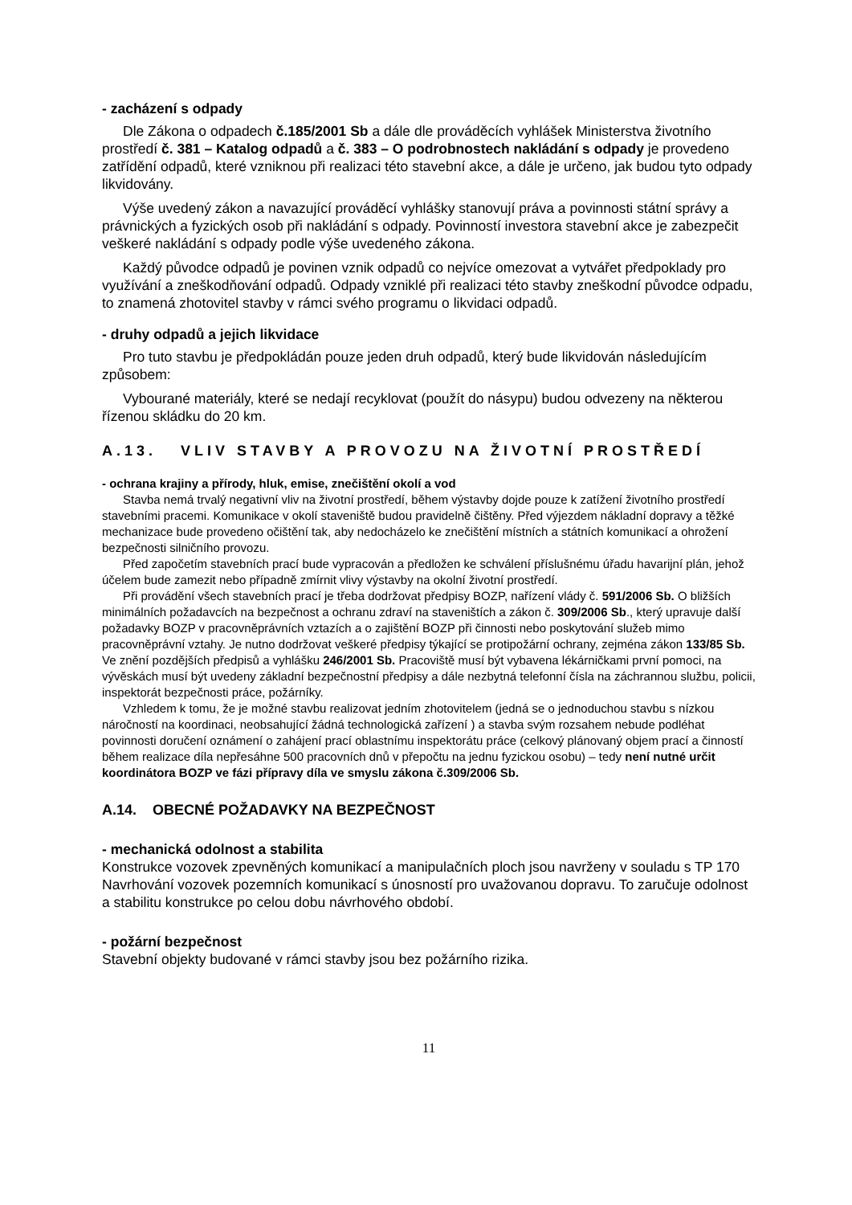- zacházení s odpady
Dle Zákona o odpadech č.185/2001 Sb a dále dle prováděcích vyhlášek Ministerstva životního prostředí č. 381 – Katalog odpadů a č. 383 – O podrobnostech nakládání s odpady je provedeno zatřídění odpadů, které vzniknou při realizaci této stavební akce, a dále je určeno, jak budou tyto odpady likvidovány.
Výše uvedený zákon a navazující prováděcí vyhlášky stanovují práva a povinnosti státní správy a právnických a fyzických osob při nakládání s odpady. Povinností investora stavební akce je zabezpečit veškeré nakládání s odpady podle výše uvedeného zákona.
Každý původce odpadů je povinen vznik odpadů co nejvíce omezovat a vytvářet předpoklady pro využívání a zneškodňování odpadů. Odpady vzniklé při realizaci této stavby zneškodní původce odpadu, to znamená zhotovitel stavby v rámci svého programu o likvidaci odpadů.
- druhy odpadů a jejich likvidace
Pro tuto stavbu je předpokládán pouze jeden druh odpadů, který bude likvidován následujícím způsobem:
Vybourané materiály, které se nedají recyklovat (použít do násypu) budou odvezeny na některou řízenou skládku do 20 km.
A.13. VLIV STAVBY A PROVOZU NA ŽIVOTNÍ PROSTŘEDÍ
- ochrana krajiny a přírody, hluk, emise, znečištění okolí a vod
Stavba nemá trvalý negativní vliv na životní prostředí, během výstavby dojde pouze k zatížení životního prostředí stavebními pracemi. Komunikace v okolí staveniště budou pravidelně čištěny. Před výjezdem nákladní dopravy a těžké mechanizace bude provedeno očištění tak, aby nedocházelo ke znečištění místních a státních komunikací a ohrožení bezpečnosti silničního provozu.
Před započetím stavebních prací bude vypracován a předložen ke schválení příslušnému úřadu havarijní plán, jehož účelem bude zamezit nebo případně zmírnit vlivy výstavby na okolní životní prostředí.
Při provádění všech stavebních prací je třeba dodržovat předpisy BOZP, nařízení vlády č. 591/2006 Sb. O bližších minimálních požadavcích na bezpečnost a ochranu zdraví na staveništích a zákon č. 309/2006 Sb., který upravuje další požadavky BOZP v pracovněprávních vztazích a o zajištění BOZP při činnosti nebo poskytování služeb mimo pracovněprávní vztahy. Je nutno dodržovat veškeré předpisy týkající se protipožární ochrany, zejména zákon 133/85 Sb. Ve znění pozdějších předpisů a vyhlášku 246/2001 Sb. Pracoviště musí být vybavena lékárničkami první pomoci, na vývěskách musí být uvedeny základní bezpečnostní předpisy a dále nezbytná telefonní čísla na záchrannou službu, policii, inspektorát bezpečnosti práce, požárníky.
Vzhledem k tomu, že je možné stavbu realizovat jedním zhotovitelem (jedná se o jednoduchou stavbu s nízkou náročností na koordinaci, neobsahující žádná technologická zařízení ) a stavba svým rozsahem nebude podléhat povinnosti doručení oznámení o zahájení prací oblastnímu inspektorátu práce (celkový plánovaný objem prací a činností během realizace díla nepřesáhne 500 pracovních dnů v přepočtu na jednu fyzickou osobu) – tedy není nutné určit koordinátora BOZP ve fázi přípravy díla ve smyslu zákona č.309/2006 Sb.
A.14. OBECNÉ POŽADAVKY NA BEZPEČNOST
- mechanická odolnost a stabilita
Konstrukce vozovek zpevněných komunikací a manipulačních ploch jsou navrženy v souladu s TP 170 Navrhování vozovek pozemních komunikací s únosností pro uvažovanou dopravu. To zaručuje odolnost a stabilitu konstrukce po celou dobu návrhového období.
- požární bezpečnost
Stavební objekty budované v rámci stavby jsou bez požárního rizika.
11